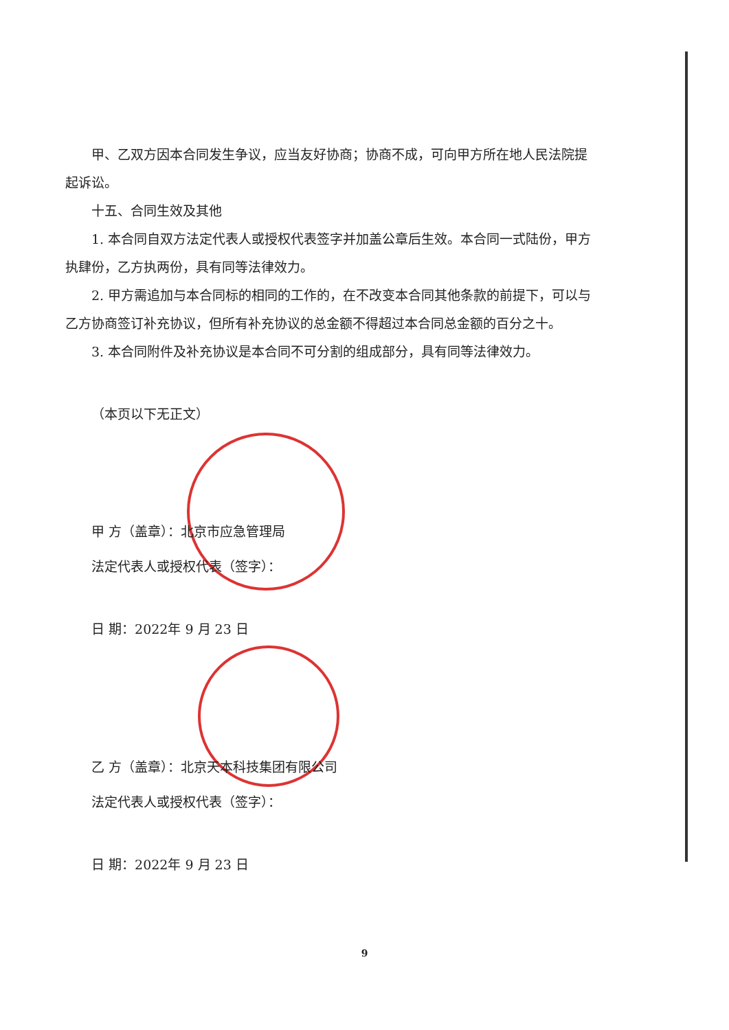甲、乙双方因本合同发生争议，应当友好协商；协商不成，可向甲方所在地人民法院提起诉讼。
十五、合同生效及其他
1. 本合同自双方法定代表人或授权代表签字并加盖公章后生效。本合同一式陆份，甲方执肆份，乙方执两份，具有同等法律效力。
2. 甲方需追加与本合同标的相同的工作的，在不改变本合同其他条款的前提下，可以与乙方协商签订补充协议，但所有补充协议的总金额不得超过本合同总金额的百分之十。
3. 本合同附件及补充协议是本合同不可分割的组成部分，具有同等法律效力。
（本页以下无正文）
甲 方（盖章）：北京市应急管理局
法定代表人或授权代表（签字）：
日 期：2022年 9 月 23 日
乙 方（盖章）：北京天本科技集团有限公司
法定代表人或授权代表（签字）：
日 期：2022年 9 月 23 日
9